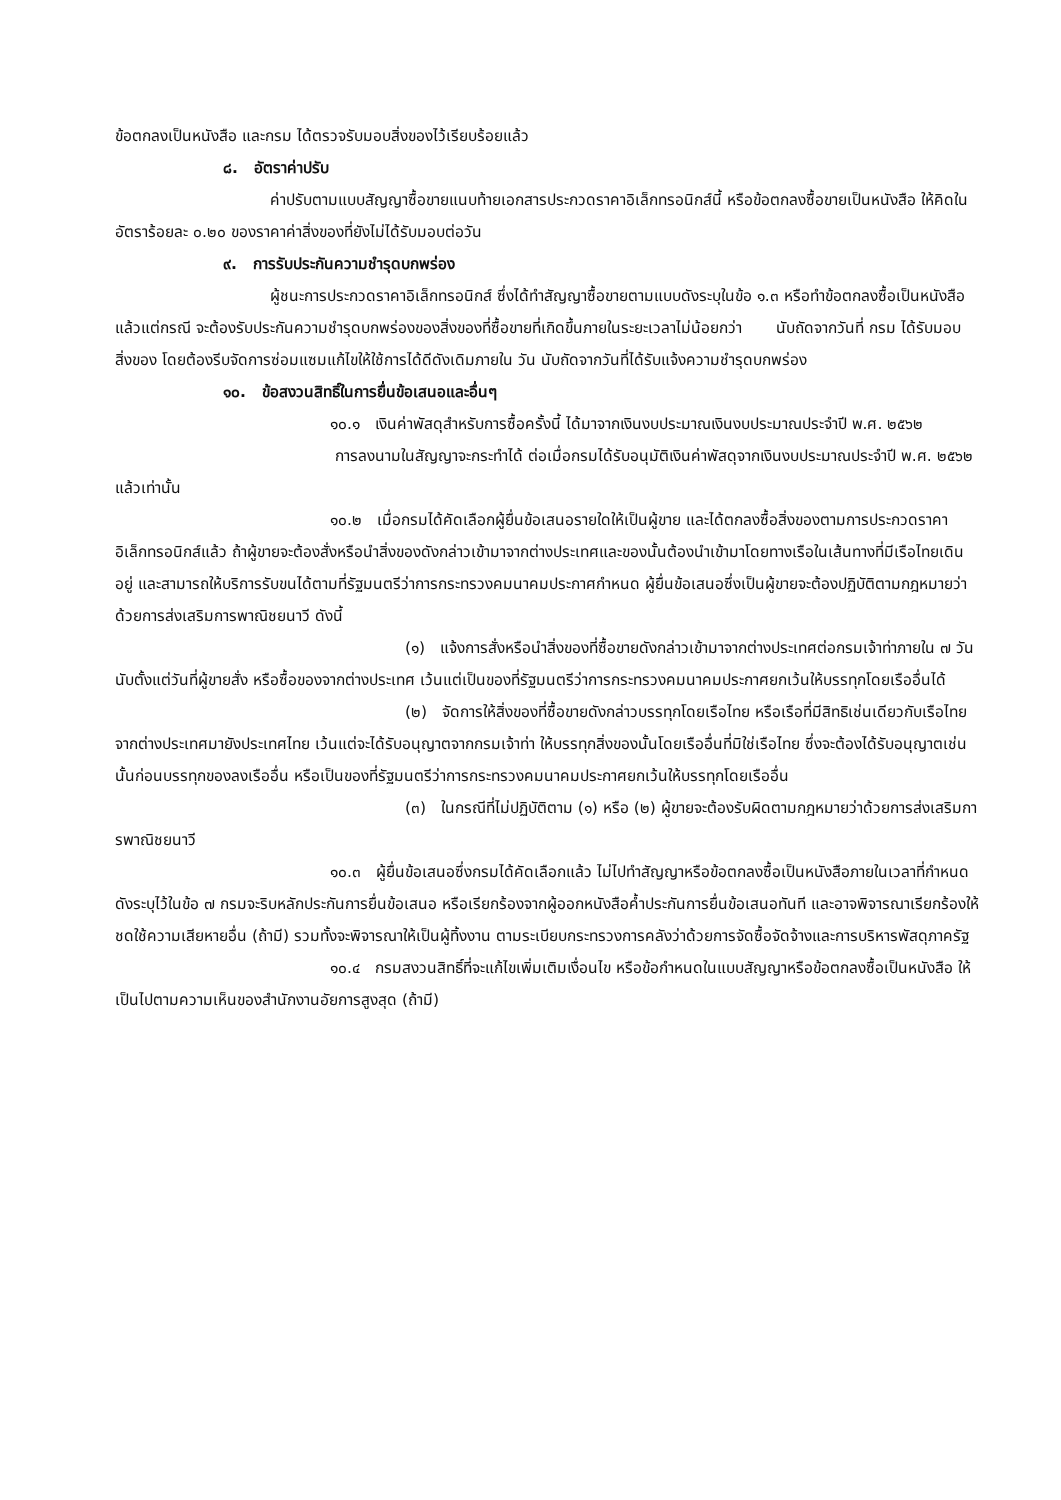ข้อตกลงเป็นหนังสือ และกรม ได้ตรวจรับมอบสิ่งของไว้เรียบร้อยแล้ว
๘. อัตราค่าปรับ
ค่าปรับตามแบบสัญญาซื้อขายแนบท้ายเอกสารประกวดราคาอิเล็กทรอนิกส์นี้ หรือข้อตกลงซื้อขายเป็นหนังสือ ให้คิดในอัตราร้อยละ ๐.๒๐ ของราคาค่าสิ่งของที่ยังไม่ได้รับมอบต่อวัน
๙. การรับประกันความชำรุดบกพร่อง
ผู้ชนะการประกวดราคาอิเล็กทรอนิกส์ ซึ่งได้ทำสัญญาซื้อขายตามแบบดังระบุในข้อ ๑.๓ หรือทำข้อตกลงซื้อเป็นหนังสือ แล้วแต่กรณี จะต้องรับประกันความชำรุดบกพร่องของสิ่งของที่ซื้อขายที่เกิดขึ้นภายในระยะเวลาไม่น้อยกว่า นับถัดจากวันที่ กรม ได้รับมอบสิ่งของ โดยต้องรีบจัดการซ่อมแซมแก้ไขให้ใช้การได้ดีดังเดิมภายใน วัน นับถัดจากวันที่ได้รับแจ้งความชำรุดบกพร่อง
๑๐. ข้อสงวนสิทธิ์ในการยื่นข้อเสนอและอื่นๆ
๑๐.๑ เงินค่าพัสดุสำหรับการซื้อครั้งนี้ ได้มาจากเงินงบประมาณเงินงบประมาณประจำปี พ.ศ. ๒๕๖๒
การลงนามในสัญญาจะกระทำได้ ต่อเมื่อกรมได้รับอนุมัติเงินค่าพัสดุจากเงินงบประมาณประจำปี พ.ศ. ๒๕๖๒ แล้วเท่านั้น
๑๐.๒ เมื่อกรมได้คัดเลือกผู้ยื่นข้อเสนอรายใดให้เป็นผู้ขาย และได้ตกลงซื้อสิ่งของตามการประกวดราคาอิเล็กทรอนิกส์แล้ว ถ้าผู้ขายจะต้องสั่งหรือนำสิ่งของดังกล่าวเข้ามาจากต่างประเทศและของนั้นต้องนำเข้ามาโดยทางเรือในเส้นทางที่มีเรือไทยเดินอยู่ และสามารถให้บริการรับขนได้ตามที่รัฐมนตรีว่าการกระทรวงคมนาคมประกาศกำหนด ผู้ยื่นข้อเสนอซึ่งเป็นผู้ขายจะต้องปฏิบัติตามกฎหมายว่าด้วยการส่งเสริมการพาณิชยนาวี ดังนี้
(๑) แจ้งการสั่งหรือนำสิ่งของที่ซื้อขายดังกล่าวเข้ามาจากต่างประเทศต่อกรมเจ้าท่าภายใน ๗ วัน นับตั้งแต่วันที่ผู้ขายสั่ง หรือซื้อของจากต่างประเทศ เว้นแต่เป็นของที่รัฐมนตรีว่าการกระทรวงคมนาคมประกาศยกเว้นให้บรรทุกโดยเรืออื่นได้
(๒) จัดการให้สิ่งของที่ซื้อขายดังกล่าวบรรทุกโดยเรือไทย หรือเรือที่มีสิทธิเช่นเดียวกับเรือไทย จากต่างประเทศมายังประเทศไทย เว้นแต่จะได้รับอนุญาตจากกรมเจ้าท่า ให้บรรทุกสิ่งของนั้นโดยเรืออื่นที่มิใช่เรือไทย ซึ่งจะต้องได้รับอนุญาตเช่นนั้นก่อนบรรทุกของลงเรืออื่น หรือเป็นของที่รัฐมนตรีว่าการกระทรวงคมนาคมประกาศยกเว้นให้บรรทุกโดยเรืออื่น
(๓) ในกรณีที่ไม่ปฏิบัติตาม (๑) หรือ (๒) ผู้ขายจะต้องรับผิดตามกฎหมายว่าด้วยการส่งเสริมการพาณิชยนาวี
๑๐.๓ ผู้ยื่นข้อเสนอซึ่งกรมได้คัดเลือกแล้ว ไม่ไปทำสัญญาหรือข้อตกลงซื้อเป็นหนังสือภายในเวลาที่กำหนด ดังระบุไว้ในข้อ ๗ กรมจะริบหลักประกันการยื่นข้อเสนอ หรือเรียกร้องจากผู้ออกหนังสือค้ำประกันการยื่นข้อเสนอทันที และอาจพิจารณาเรียกร้องให้ชดใช้ความเสียหายอื่น (ถ้ามี) รวมทั้งจะพิจารณาให้เป็นผู้ทิ้งงาน ตามระเบียบกระทรวงการคลังว่าด้วยการจัดซื้อจัดจ้างและการบริหารพัสดุภาครัฐ
๑๐.๔ กรมสงวนสิทธิ์ที่จะแก้ไขเพิ่มเติมเงื่อนไข หรือข้อกำหนดในแบบสัญญาหรือข้อตกลงซื้อเป็นหนังสือ ให้เป็นไปตามความเห็นของสำนักงานอัยการสูงสุด (ถ้ามี)